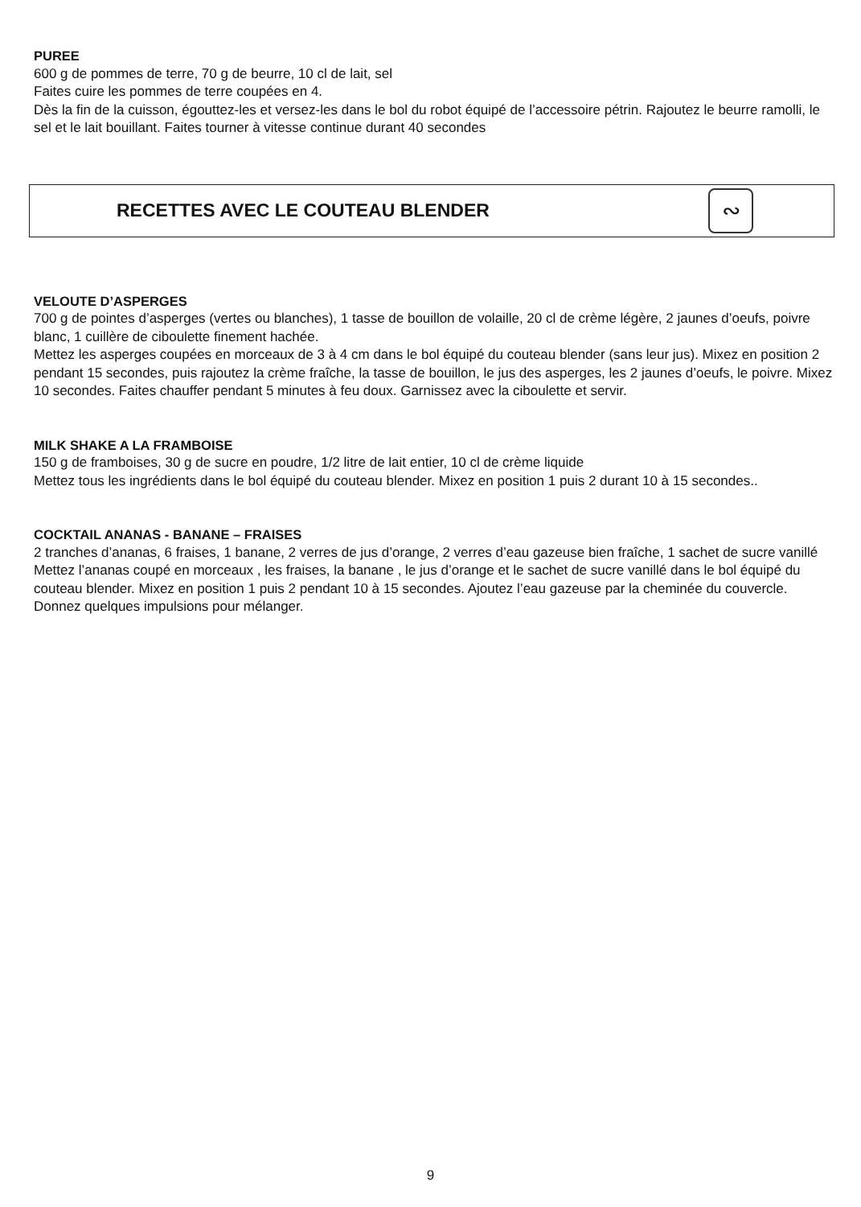PUREE
600 g de pommes de terre, 70 g de beurre, 10 cl de lait, sel
Faites cuire les pommes de terre coupées en 4.
Dès la fin de la cuisson, égouttez-les et versez-les dans le bol du robot équipé de l’accessoire pétrin. Rajoutez le beurre ramolli, le sel et le lait bouillant. Faites tourner à vitesse continue durant 40 secondes
RECETTES AVEC LE COUTEAU BLENDER
∾
VELOUTE D’ASPERGES
700 g de pointes d’asperges (vertes ou blanches), 1 tasse de bouillon de volaille, 20 cl de crème légère, 2 jaunes d’oeufs, poivre blanc, 1 cuillère de ciboulette finement hachée.
Mettez les asperges coupées en morceaux de 3 à 4 cm dans le bol équipé du couteau blender (sans leur jus). Mixez en position 2 pendant 15 secondes, puis rajoutez la crème fraîche, la tasse de bouillon, le jus des asperges, les 2 jaunes d’oeufs, le poivre. Mixez 10 secondes. Faites chauffer pendant 5 minutes à feu doux. Garnissez avec la ciboulette et servir.
MILK SHAKE A LA FRAMBOISE
150 g de framboises, 30 g de sucre en poudre, 1/2 litre de lait entier, 10 cl de crème liquide
Mettez tous les ingrédients dans le bol équipé du couteau blender. Mixez en position 1 puis 2 durant 10 à 15 secondes..
COCKTAIL ANANAS - BANANE – FRAISES
2 tranches d’ananas, 6 fraises, 1 banane, 2 verres de jus d’orange, 2 verres d’eau gazeuse bien fraîche, 1 sachet de sucre vanillé
Mettez l’ananas coupé en morceaux , les fraises, la banane , le jus d’orange et le sachet de sucre vanillé dans le bol équipé du couteau blender. Mixez en position 1 puis 2 pendant 10 à 15 secondes. Ajoutez l’eau gazeuse par la cheminée du couvercle. Donnez quelques impulsions pour mélanger.
9